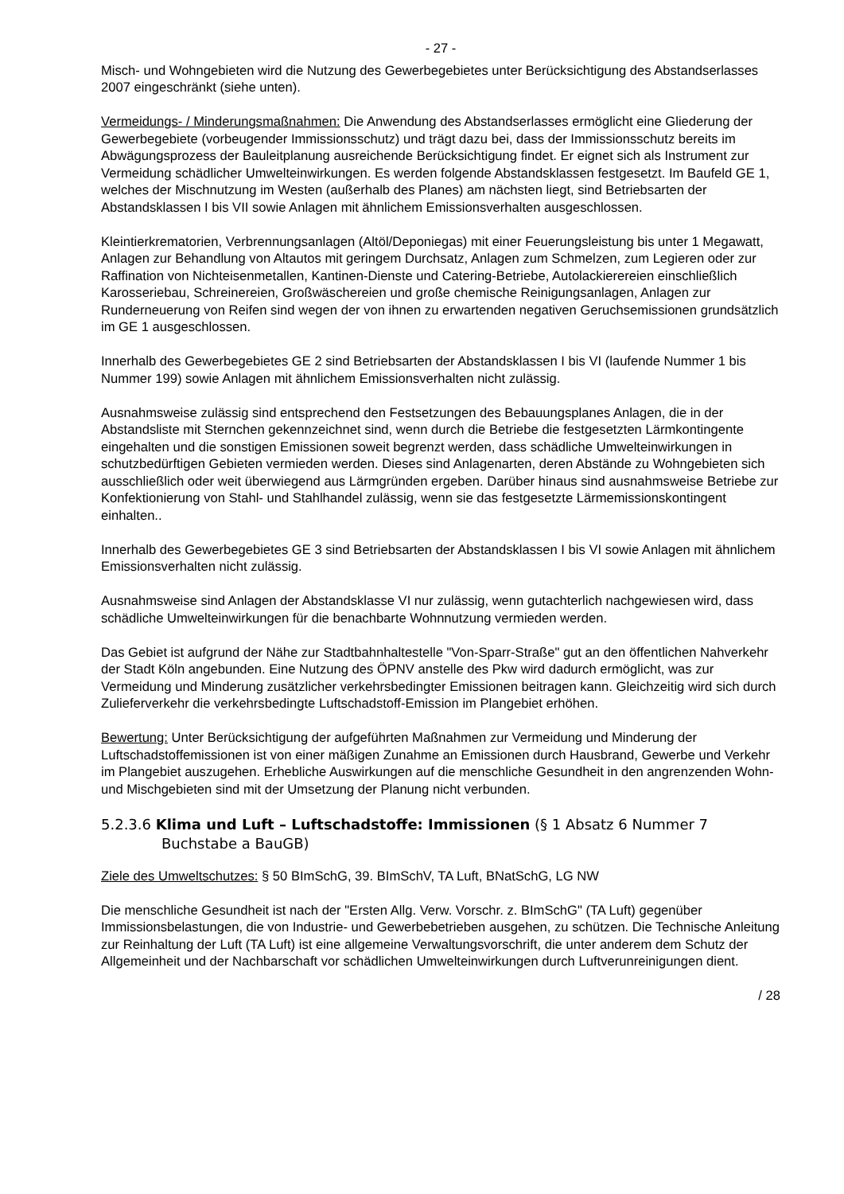- 27 -
Misch- und Wohngebieten wird die Nutzung des Gewerbegebietes unter Berücksichtigung des Abstandserlasses 2007 eingeschränkt (siehe unten).
Vermeidungs- / Minderungsmaßnahmen: Die Anwendung des Abstandserlasses ermöglicht eine Gliederung der Gewerbegebiete (vorbeugender Immissionsschutz) und trägt dazu bei, dass der Immissionsschutz bereits im Abwägungsprozess der Bauleitplanung ausreichende Berücksichtigung findet. Er eignet sich als Instrument zur Vermeidung schädlicher Umwelteinwirkungen. Es werden folgende Abstandsklassen festgesetzt. Im Baufeld GE 1, welches der Mischnutzung im Westen (außerhalb des Planes) am nächsten liegt, sind Betriebsarten der Abstandsklassen I bis VII sowie Anlagen mit ähnlichem Emissionsverhalten ausgeschlossen.
Kleintierkrematorien, Verbrennungsanlagen (Altöl/Deponiegas) mit einer Feuerungsleistung bis unter 1 Megawatt, Anlagen zur Behandlung von Altautos mit geringem Durchsatz, Anlagen zum Schmelzen, zum Legieren oder zur Raffination von Nichteisenmetallen, Kantinen-Dienste und Catering-Betriebe, Autolackierereien einschließlich Karosseriebau, Schreinereien, Großwäschereien und große chemische Reinigungsanlagen, Anlagen zur Runderneuerung von Reifen sind wegen der von ihnen zu erwartenden negativen Geruchsemissionen grundsätzlich im GE 1 ausgeschlossen.
Innerhalb des Gewerbegebietes GE 2 sind Betriebsarten der Abstandsklassen I bis VI (laufende Nummer 1 bis Nummer 199) sowie Anlagen mit ähnlichem Emissionsverhalten nicht zulässig.
Ausnahmsweise zulässig sind entsprechend den Festsetzungen des Bebauungsplanes Anlagen, die in der Abstandsliste mit Sternchen gekennzeichnet sind, wenn durch die Betriebe die festgesetzten Lärmkontingente eingehalten und die sonstigen Emissionen soweit begrenzt werden, dass schädliche Umwelteinwirkungen in schutzbedürftigen Gebieten vermieden werden. Dieses sind Anlagenarten, deren Abstände zu Wohngebieten sich ausschließlich oder weit überwiegend aus Lärmgründen ergeben. Darüber hinaus sind ausnahmsweise Betriebe zur Konfektionierung von Stahl- und Stahlhandel zulässig, wenn sie das festgesetzte Lärmemissionskontingent einhalten..
Innerhalb des Gewerbegebietes GE 3 sind Betriebsarten der Abstandsklassen I bis VI sowie Anlagen mit ähnlichem Emissionsverhalten nicht zulässig.
Ausnahmsweise sind Anlagen der Abstandsklasse VI nur zulässig, wenn gutachterlich nachgewiesen wird, dass schädliche Umwelteinwirkungen für die benachbarte Wohnnutzung vermieden werden.
Das Gebiet ist aufgrund der Nähe zur Stadtbahnhaltestelle "Von-Sparr-Straße" gut an den öffentlichen Nahverkehr der Stadt Köln angebunden. Eine Nutzung des ÖPNV anstelle des Pkw wird dadurch ermöglicht, was zur Vermeidung und Minderung zusätzlicher verkehrsbedingter Emissionen beitragen kann. Gleichzeitig wird sich durch Zulieferverkehr die verkehrsbedingte Luftschadstoff-Emission im Plangebiet erhöhen.
Bewertung: Unter Berücksichtigung der aufgeführten Maßnahmen zur Vermeidung und Minderung der Luftschadstoffemissionen ist von einer mäßigen Zunahme an Emissionen durch Hausbrand, Gewerbe und Verkehr im Plangebiet auszugehen. Erhebliche Auswirkungen auf die menschliche Gesundheit in den angrenzenden Wohn- und Mischgebieten sind mit der Umsetzung der Planung nicht verbunden.
5.2.3.6 Klima und Luft – Luftschadstoffe: Immissionen (§ 1 Absatz 6 Nummer 7 Buchstabe a BauGB)
Ziele des Umweltschutzes: § 50 BImSchG, 39. BImSchV, TA Luft, BNatSchG, LG NW
Die menschliche Gesundheit ist nach der "Ersten Allg. Verw. Vorschr. z. BImSchG" (TA Luft) gegenüber Immissionsbelastungen, die von Industrie- und Gewerbebetrieben ausgehen, zu schützen. Die Technische Anleitung zur Reinhaltung der Luft (TA Luft) ist eine allgemeine Verwaltungsvorschrift, die unter anderem dem Schutz der Allgemeinheit und der Nachbarschaft vor schädlichen Umwelteinwirkungen durch Luftverunreinigungen dient.
/ 28